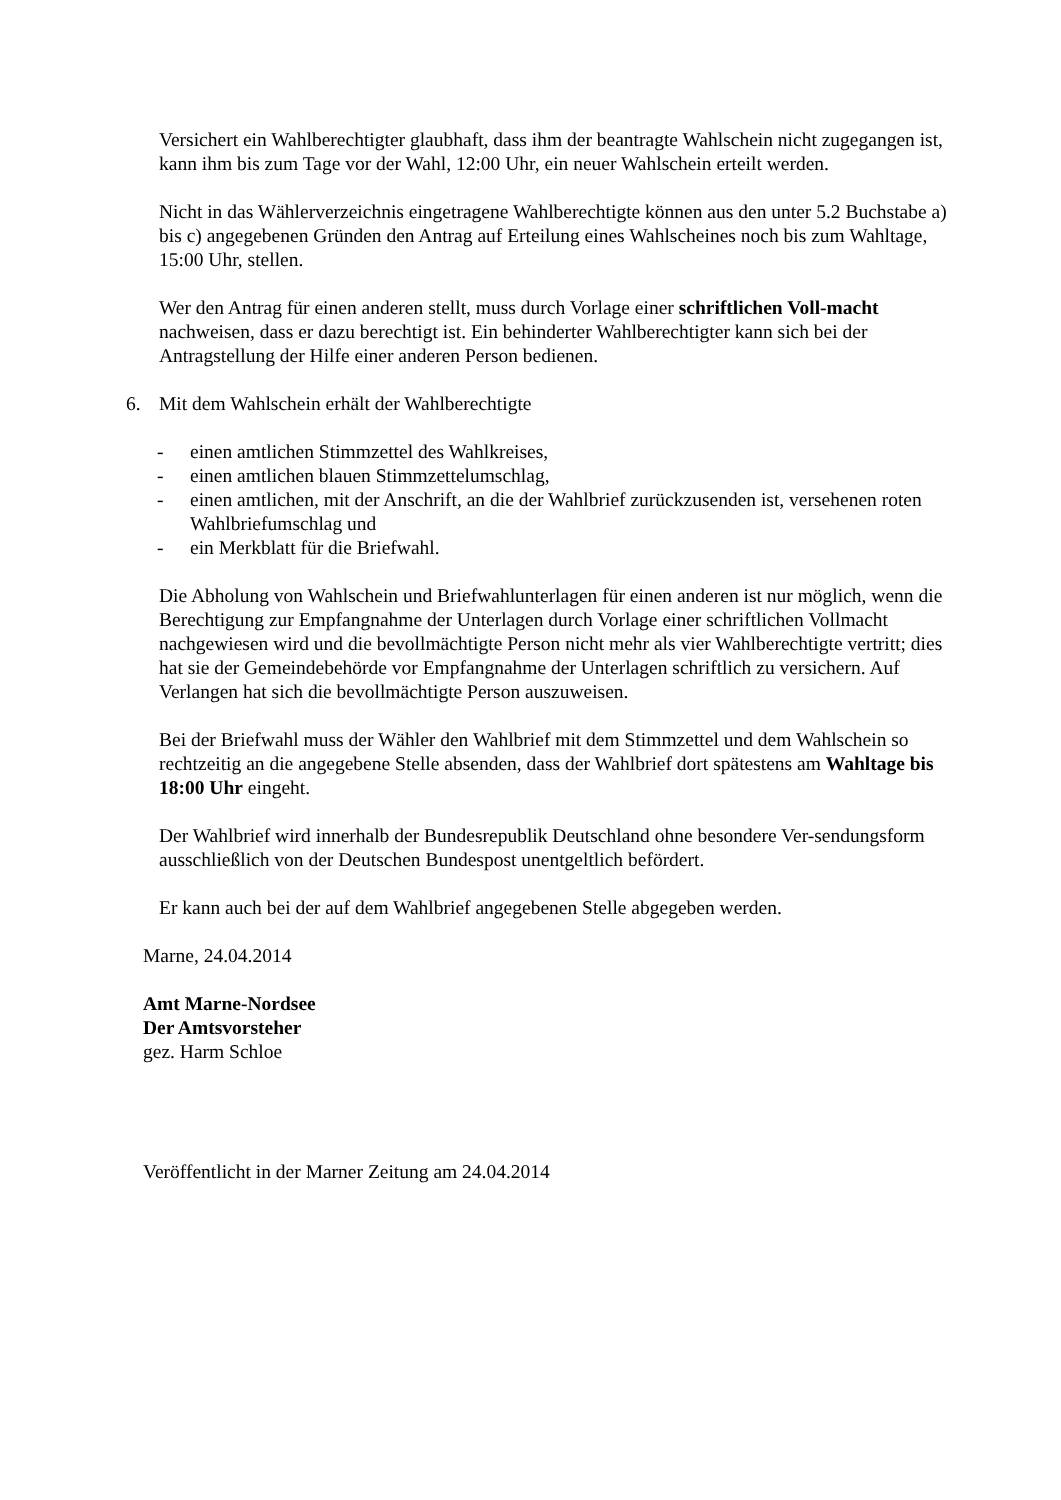Versichert ein Wahlberechtigter glaubhaft, dass ihm der beantragte Wahlschein nicht zugegangen ist, kann ihm bis zum Tage vor der Wahl, 12:00 Uhr, ein neuer Wahlschein erteilt werden.
Nicht in das Wählerverzeichnis eingetragene Wahlberechtigte können aus den unter 5.2 Buchstabe a) bis c) angegebenen Gründen den Antrag auf Erteilung eines Wahlscheines noch bis zum Wahltage, 15:00 Uhr, stellen.
Wer den Antrag für einen anderen stellt, muss durch Vorlage einer schriftlichen Voll-macht nachweisen, dass er dazu berechtigt ist. Ein behinderter Wahlberechtigter kann sich bei der Antragstellung der Hilfe einer anderen Person bedienen.
6. Mit dem Wahlschein erhält der Wahlberechtigte
- einen amtlichen Stimmzettel des Wahlkreises,
- einen amtlichen blauen Stimmzettelumschlag,
- einen amtlichen, mit der Anschrift, an die der Wahlbrief zurückzusenden ist, versehenen roten Wahlbriefumschlag und
- ein Merkblatt für die Briefwahl.
Die Abholung von Wahlschein und Briefwahlunterlagen für einen anderen ist nur möglich, wenn die Berechtigung zur Empfangnahme der Unterlagen durch Vorlage einer schriftlichen Vollmacht nachgewiesen wird und die bevollmächtigte Person nicht mehr als vier Wahlberechtigte vertritt; dies hat sie der Gemeindebehörde vor Empfangnahme der Unterlagen schriftlich zu versichern. Auf Verlangen hat sich die bevollmächtigte Person auszuweisen.
Bei der Briefwahl muss der Wähler den Wahlbrief mit dem Stimmzettel und dem Wahlschein so rechtzeitig an die angegebene Stelle absenden, dass der Wahlbrief dort spätestens am Wahltage bis 18:00 Uhr eingeht.
Der Wahlbrief wird innerhalb der Bundesrepublik Deutschland ohne besondere Ver-sendungsform ausschließlich von der Deutschen Bundespost unentgeltlich befördert.
Er kann auch bei der auf dem Wahlbrief angegebenen Stelle abgegeben werden.
Marne, 24.04.2014
Amt Marne-Nordsee
Der Amtsvorsteher
gez. Harm Schloe
Veröffentlicht in der Marner Zeitung am 24.04.2014